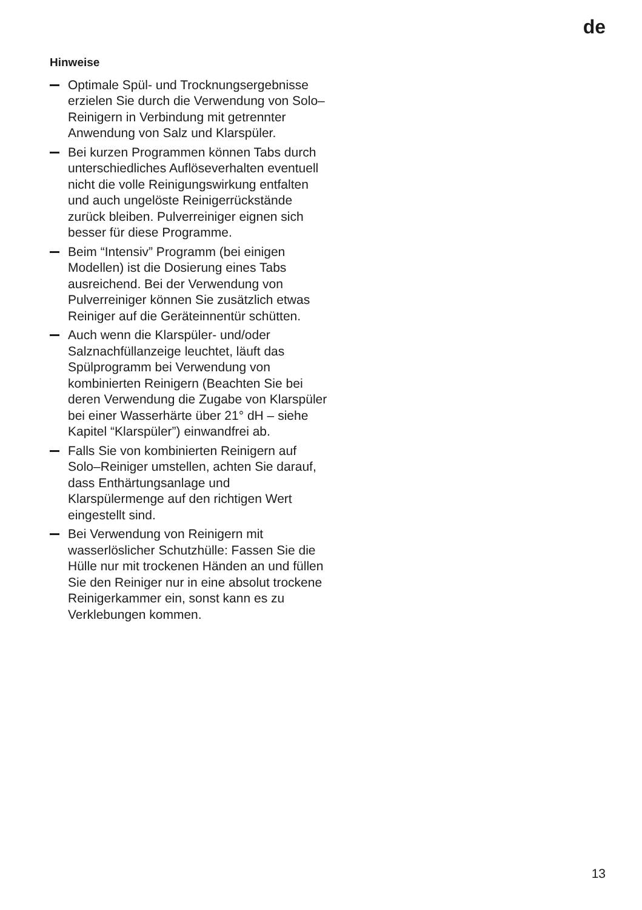de
Hinweise
Optimale Spül- und Trocknungsergebnisse erzielen Sie durch die Verwendung von Solo–Reinigern in Verbindung mit getrennter Anwendung von Salz und Klarspüler.
Bei kurzen Programmen können Tabs durch unterschiedliches Auflöseverhalten eventuell nicht die volle Reinigungswirkung entfalten und auch ungelöste Reinigerrückstände zurück bleiben. Pulverreiniger eignen sich besser für diese Programme.
Beim “Intensiv” Programm (bei einigen Modellen) ist die Dosierung eines Tabs ausreichend. Bei der Verwendung von Pulverreiniger können Sie zusätzlich etwas Reiniger auf die Geräteinnentür schütten.
Auch wenn die Klarspüler- und/oder Salznachfüllanzeige leuchtet, läuft das Spülprogramm bei Verwendung von kombinierten Reinigern (Beachten Sie bei deren Verwendung die Zugabe von Klarspüler bei einer Wasserhärte über 21° dH – siehe Kapitel “Klarspüler”) einwandfrei ab.
Falls Sie von kombinierten Reinigern auf Solo–Reiniger umstellen, achten Sie darauf, dass Enthärtungsanlage und Klarspülermenge auf den richtigen Wert eingestellt sind.
Bei Verwendung von Reinigern mit wasserlöslicher Schutzhülle: Fassen Sie die Hülle nur mit trockenen Händen an und füllen Sie den Reiniger nur in eine absolut trockene Reinigerkammer ein, sonst kann es zu Verklebungen kommen.
13